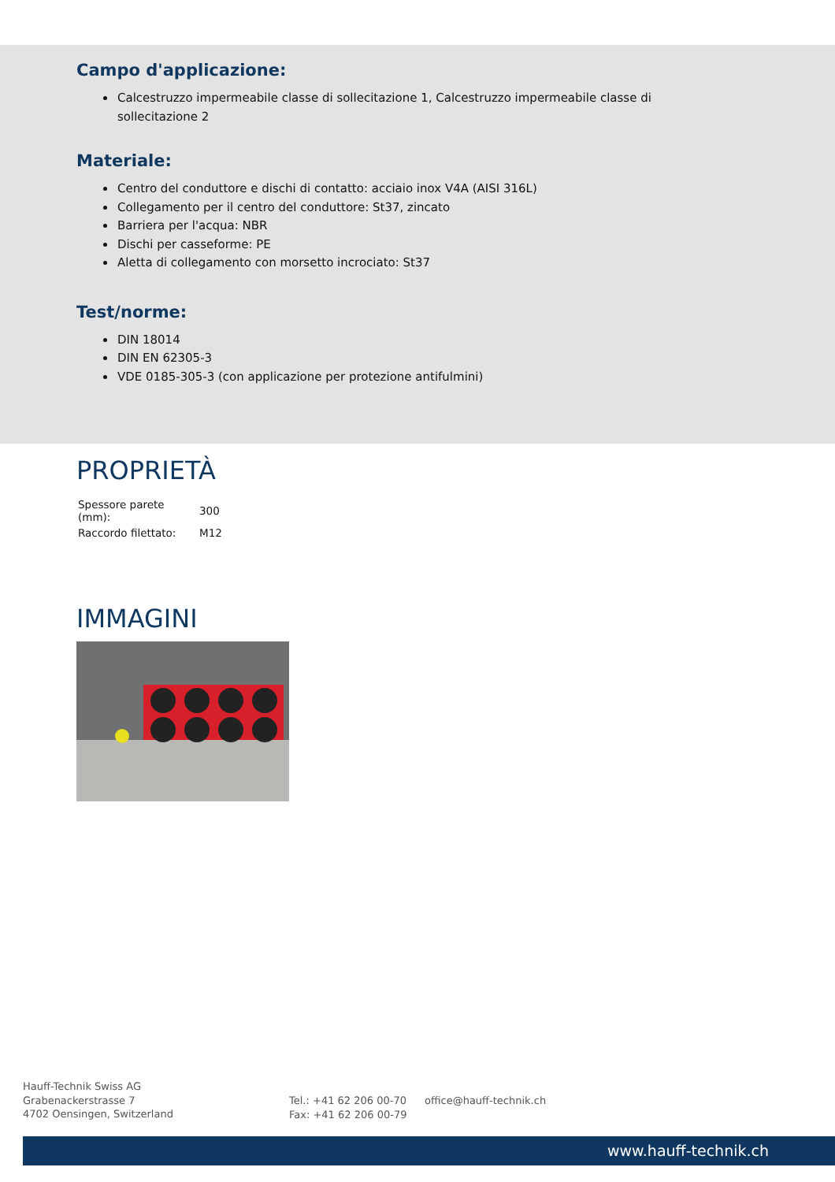Campo d'applicazione:
Calcestruzzo impermeabile classe di sollecitazione 1, Calcestruzzo impermeabile classe di sollecitazione 2
Materiale:
Centro del conduttore e dischi di contatto: acciaio inox V4A (AISI 316L)
Collegamento per il centro del conduttore: St37, zincato
Barriera per l'acqua: NBR
Dischi per casseforme: PE
Aletta di collegamento con morsetto incrociato: St37
Test/norme:
DIN 18014
DIN EN 62305-3
VDE 0185-305-3 (con applicazione per protezione antifulmini)
PROPRIETÀ
| Spessore parete (mm): | 300 |
| Raccordo filettato: | M12 |
IMMAGINI
Hauff-Technik Swiss AG
Grabenackerstrasse 7
4702 Oensingen, Switzerland
Tel.: +41 62 206 00-70
Fax: +41 62 206 00-79
office@hauff-technik.ch
www.hauff-technik.ch